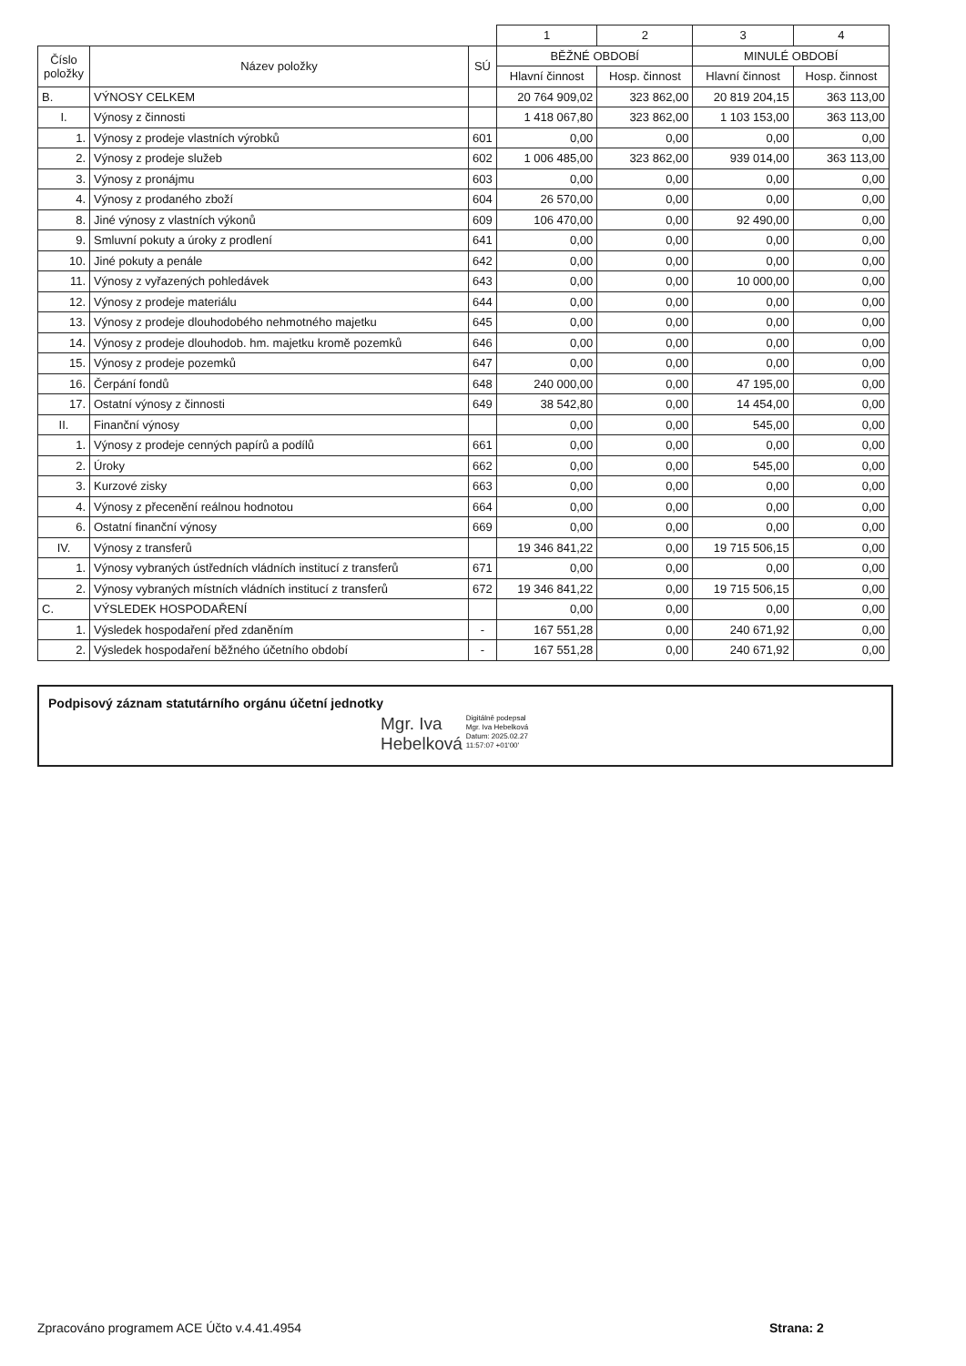| | | | 1 | 2 | 3 | 4 |
| Číslo položky | Název položky | SÚ | BĚŽNÉ OBDOBÍ | | MINULÉ OBDOBÍ | |
| | | | Hlavní činnost | Hosp. činnost | Hlavní činnost | Hosp. činnost |
| B. | VÝNOSY CELKEM | | 20 764 909,02 | 323 862,00 | 20 819 204,15 | 363 113,00 |
| I. | Výnosy z činnosti | | 1 418 067,80 | 323 862,00 | 1 103 153,00 | 363 113,00 |
| 1. | Výnosy z prodeje vlastních výrobků | 601 | 0,00 | 0,00 | 0,00 | 0,00 |
| 2. | Výnosy z prodeje služeb | 602 | 1 006 485,00 | 323 862,00 | 939 014,00 | 363 113,00 |
| 3. | Výnosy z pronájmu | 603 | 0,00 | 0,00 | 0,00 | 0,00 |
| 4. | Výnosy z prodaného zboží | 604 | 26 570,00 | 0,00 | 0,00 | 0,00 |
| 8. | Jiné výnosy z vlastních výkonů | 609 | 106 470,00 | 0,00 | 92 490,00 | 0,00 |
| 9. | Smluvní pokuty a úroky z prodlení | 641 | 0,00 | 0,00 | 0,00 | 0,00 |
| 10. | Jiné pokuty a penále | 642 | 0,00 | 0,00 | 0,00 | 0,00 |
| 11. | Výnosy z vyřazených pohledávek | 643 | 0,00 | 0,00 | 10 000,00 | 0,00 |
| 12. | Výnosy z prodeje materiálu | 644 | 0,00 | 0,00 | 0,00 | 0,00 |
| 13. | Výnosy z prodeje dlouhodobého nehmotného majetku | 645 | 0,00 | 0,00 | 0,00 | 0,00 |
| 14. | Výnosy z prodeje dlouhodob. hm. majetku kromě pozemků | 646 | 0,00 | 0,00 | 0,00 | 0,00 |
| 15. | Výnosy z prodeje pozemků | 647 | 0,00 | 0,00 | 0,00 | 0,00 |
| 16. | Čerpání fondů | 648 | 240 000,00 | 0,00 | 47 195,00 | 0,00 |
| 17. | Ostatní výnosy z činnosti | 649 | 38 542,80 | 0,00 | 14 454,00 | 0,00 |
| II. | Finanční výnosy | | 0,00 | 0,00 | 545,00 | 0,00 |
| 1. | Výnosy z prodeje cenných papírů a podílů | 661 | 0,00 | 0,00 | 0,00 | 0,00 |
| 2. | Úroky | 662 | 0,00 | 0,00 | 545,00 | 0,00 |
| 3. | Kurzové zisky | 663 | 0,00 | 0,00 | 0,00 | 0,00 |
| 4. | Výnosy z přecenění reálnou hodnotou | 664 | 0,00 | 0,00 | 0,00 | 0,00 |
| 6. | Ostatní finanční výnosy | 669 | 0,00 | 0,00 | 0,00 | 0,00 |
| IV. | Výnosy z transferů | | 19 346 841,22 | 0,00 | 19 715 506,15 | 0,00 |
| 1. | Výnosy vybraných ústředních vládních institucí z transferů | 671 | 0,00 | 0,00 | 0,00 | 0,00 |
| 2. | Výnosy vybraných místních vládních institucí z transferů | 672 | 19 346 841,22 | 0,00 | 19 715 506,15 | 0,00 |
| C. | VÝSLEDEK HOSPODAŘENÍ | | 0,00 | 0,00 | 0,00 | 0,00 |
| 1. | Výsledek hospodaření před zdaněním | - | 167 551,28 | 0,00 | 240 671,92 | 0,00 |
| 2. | Výsledek hospodaření běžného účetního období | - | 167 551,28 | 0,00 | 240 671,92 | 0,00 |
Podpisový záznam statutárního orgánu účetní jednotky
Mgr. Iva
Hebelková
Digitálně podepsal
Mgr. Iva Hebelková
Datum: 2025.02.27
11:57:07 +01'00'
Zpracováno programem ACE Účto v.4.41.4954
Strana: 2